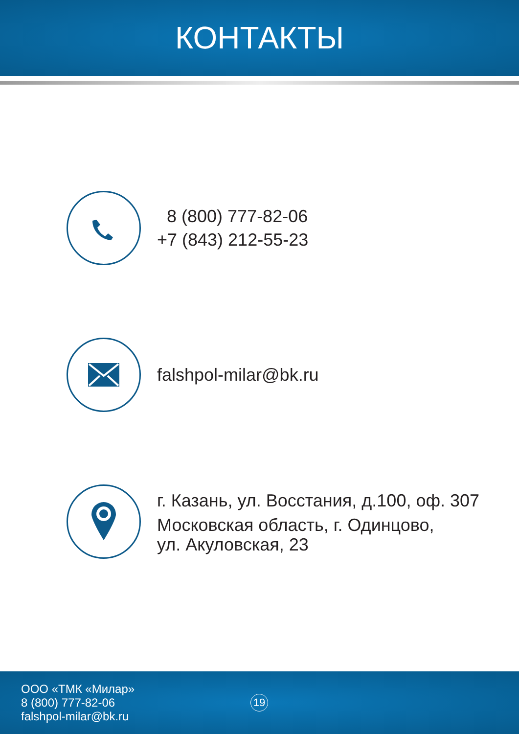КОНТАКТЫ
8 (800) 777-82-06
+7 (843) 212-55-23
falshpol-milar@bk.ru
г. Казань, ул. Восстания, д.100, оф. 307
Московская область, г. Одинцово,
ул. Акуловская, 23
ООО «ТМК «Милар»
8 (800) 777-82-06
falshpol-milar@bk.ru
19